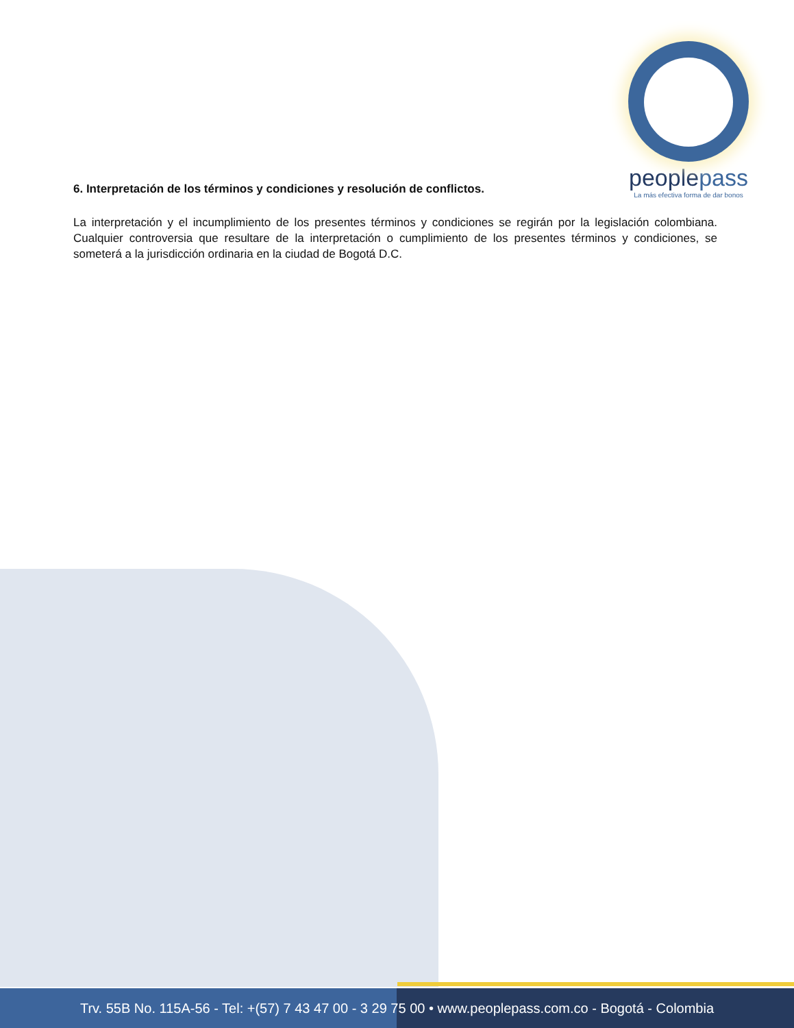peoplepass
La más efectiva forma de dar bonos
6. Interpretación de los términos y condiciones y resolución de conflictos.
La interpretación y el incumplimiento de los presentes términos y condiciones se regirán por la legislación colombiana. Cualquier controversia que resultare de la interpretación o cumplimiento de los presentes términos y condiciones, se someterá a la jurisdicción ordinaria en la ciudad de Bogotá D.C.
Trv. 55B No. 115A-56 - Tel: +(57) 7 43 47 00 - 3 29 75 00 • www.peoplepass.com.co - Bogotá - Colombia